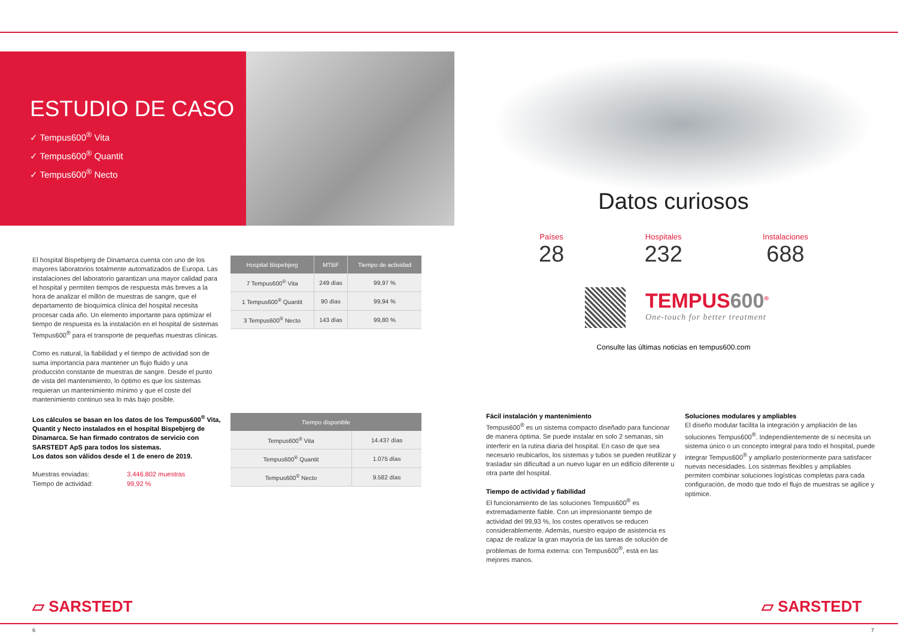ESTUDIO DE CASO
✓ Tempus600<sup>®</sup> Vita
✓ Tempus600<sup>®</sup> Quantit
✓ Tempus600<sup>®</sup> Necto
El hospital Bispebjerg de Dinamarca cuenta con uno de los mayores laboratorios totalmente automatizados de Europa. Las instalaciones del laboratorio garantizan una mayor calidad para el hospital y permiten tiempos de respuesta más breves a la hora de analizar el millón de muestras de sangre, que el departamento de bioquímica clínica del hospital necesita procesar cada año. Un elemento importante para optimizar el tiempo de respuesta es la instalación en el hospital de sistemas Tempus600<sup>®</sup> para el transporte de pequeñas muestras clínicas.
Como es natural, la fiabilidad y el tiempo de actividad son de suma importancia para mantener un flujo fluido y una producción constante de muestras de sangre. Desde el punto de vista del mantenimiento, lo óptimo es que los sistemas requieran un mantenimiento mínimo y que el coste del mantenimiento continuo sea lo más bajo posible.
Los cálculos se basan en los datos de los Tempus600<sup>®</sup> Vita, Quantit y Necto instalados en el hospital Bispebjerg de Dinamarca. Se han firmado contratos de servicio con SARSTEDT ApS para todos los sistemas.
Los datos son válidos desde el 1 de enero de 2019.
Muestras enviadas: 3.446.802 muestras
Tiempo de actividad: 99,92 %
| Hospital Bispebjerg | MTBF | Tiempo de actividad |
| --- | --- | --- |
| 7 Tempus600<sup>®</sup> Vita | 249 días | 99,97 % |
| 1 Tempus600<sup>®</sup> Quantit | 90 días | 99,94 % |
| 3 Tempus600<sup>®</sup> Necto | 143 días | 99,80 % |
| Tiempo disponible | |
| --- | --- |
| Tempus600<sup>®</sup> Vita | 14.437 días |
| Tempus600<sup>®</sup> Quantit | 1.075 días |
| Tempus600<sup>®</sup> Necto | 9.582 días |
▱ SARSTEDT
6
Datos curiosos
Países
28
Hospitales
232
Instalaciones
688
TEMPUS600<sup>®</sup>
One-touch for better treatment
Consulte las últimas noticias en tempus600.com
Fácil instalación y mantenimiento
Tempus600<sup>®</sup> es un sistema compacto diseñado para funcionar de manera óptima. Se puede instalar en solo 2 semanas, sin interferir en la rutina diaria del hospital. En caso de que sea necesario reubicarlos, los sistemas y tubos se pueden reutilizar y trasladar sin dificultad a un nuevo lugar en un edificio diferente u otra parte del hospital.
Tiempo de actividad y fiabilidad
El funcionamiento de las soluciones Tempus600<sup>®</sup> es extremadamente fiable. Con un impresionante tiempo de actividad del 99,93 %, los costes operativos se reducen considerablemente. Además, nuestro equipo de asistencia es capaz de realizar la gran mayoría de las tareas de solución de problemas de forma externa: con Tempus600<sup>®</sup>, está en las mejores manos.
Soluciones modulares y ampliables
El diseño modular facilita la integración y ampliación de las soluciones Tempus600<sup>®</sup>. Independientemente de si necesita un sistema único o un concepto integral para todo el hospital, puede integrar Tempus600<sup>®</sup> y ampliarlo posteriormente para satisfacer nuevas necesidades. Los sistemas flexibles y ampliables permiten combinar soluciones logísticas completas para cada configuración, de modo que todo el flujo de muestras se agilice y optimice.
▱ SARSTEDT
7